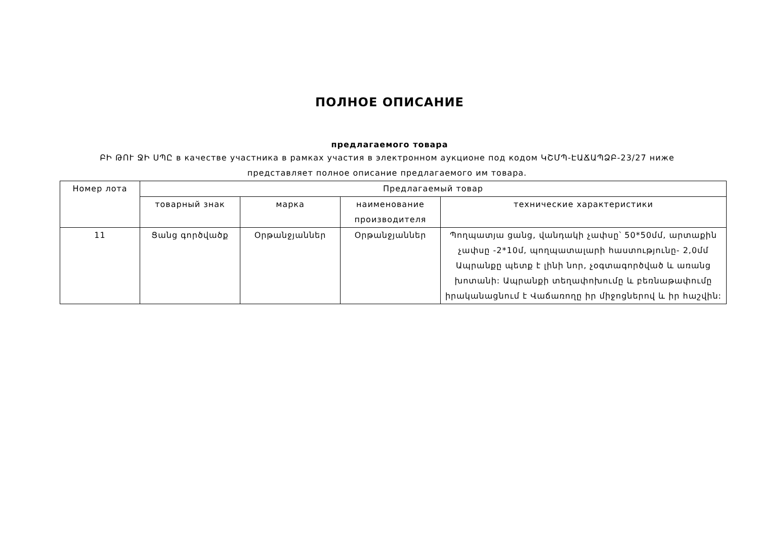ПОЛНОЕ ОПИСАНИЕ
предлагаемого товара
ԲԻ ԹՈՒ ՋԻ ՍՊԸ в качестве участника в рамках участия в электронном аукционе под кодом ԿՇՄՊ-ԷԱՃԱՊՁԲ-23/27 ниже представляет полное описание предлагаемого им товара.
| Номер лота | Предлагаемый товар | | | |
| --- | --- | --- | --- | --- |
| | товарный знак | марка | наименование производителя | технические характеристики |
| 11 | Ցանց գործվածք | Օրթանջյաններ | Օրթանջյաններ | Պողպատյա ցանց, վանդակի չափսը՝ 50*50մմ, արտաքին չափսը -2*10մ, պողպատալարի հաստությունը- 2,0մմ Ապրանքը պետք է լինի նոր, չօգտագործված և առանց խոտանի: Ապրանքի տեղափոխումը և բեռնաթափումը իրականացնում է Վաճառողը իր միջոցներով և իր հաշվին: |